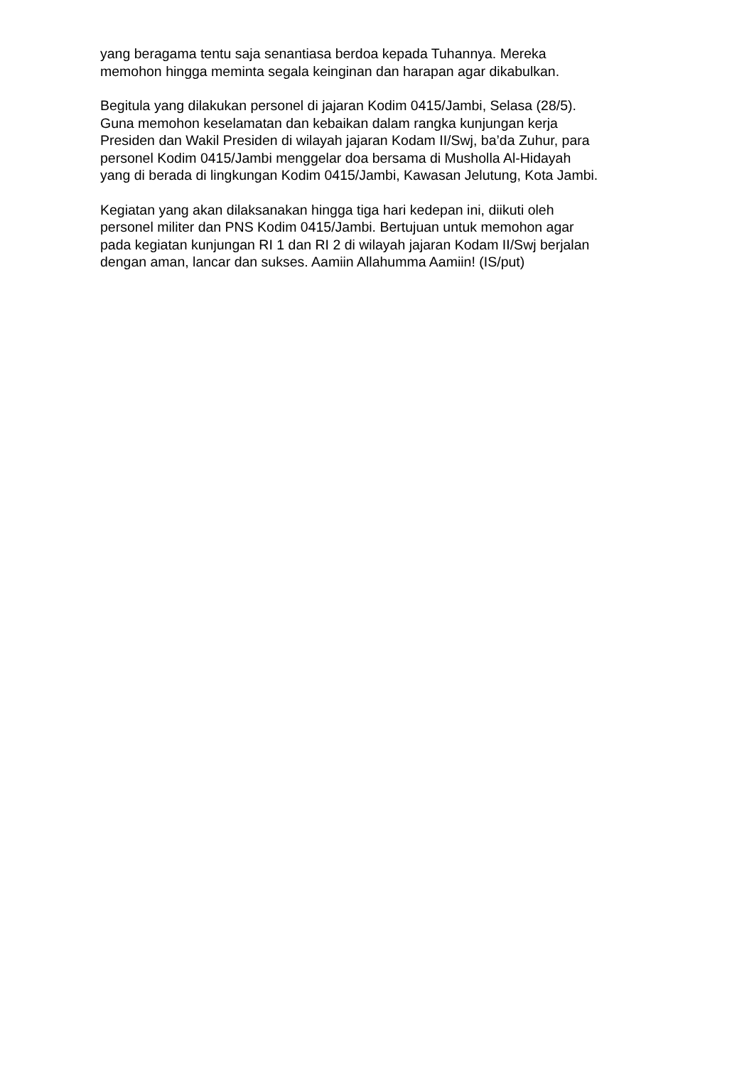yang beragama tentu saja senantiasa berdoa kepada Tuhannya. Mereka
memohon hingga meminta segala keinginan dan harapan agar dikabulkan.
Begitula yang dilakukan personel di jajaran Kodim 0415/Jambi, Selasa (28/5).
Guna memohon keselamatan dan kebaikan dalam rangka kunjungan kerja
Presiden dan Wakil Presiden di wilayah jajaran Kodam II/Swj, ba’da Zuhur, para
personel Kodim 0415/Jambi menggelar doa bersama di Musholla Al-Hidayah
yang di berada di lingkungan Kodim 0415/Jambi, Kawasan Jelutung, Kota Jambi.
Kegiatan yang akan dilaksanakan hingga tiga hari kedepan ini, diikuti oleh
personel militer dan PNS Kodim 0415/Jambi. Bertujuan untuk memohon agar
pada kegiatan kunjungan RI 1 dan RI 2 di wilayah jajaran Kodam II/Swj berjalan
dengan aman, lancar dan sukses. Aamiin Allahumma Aamiin! (IS/put)